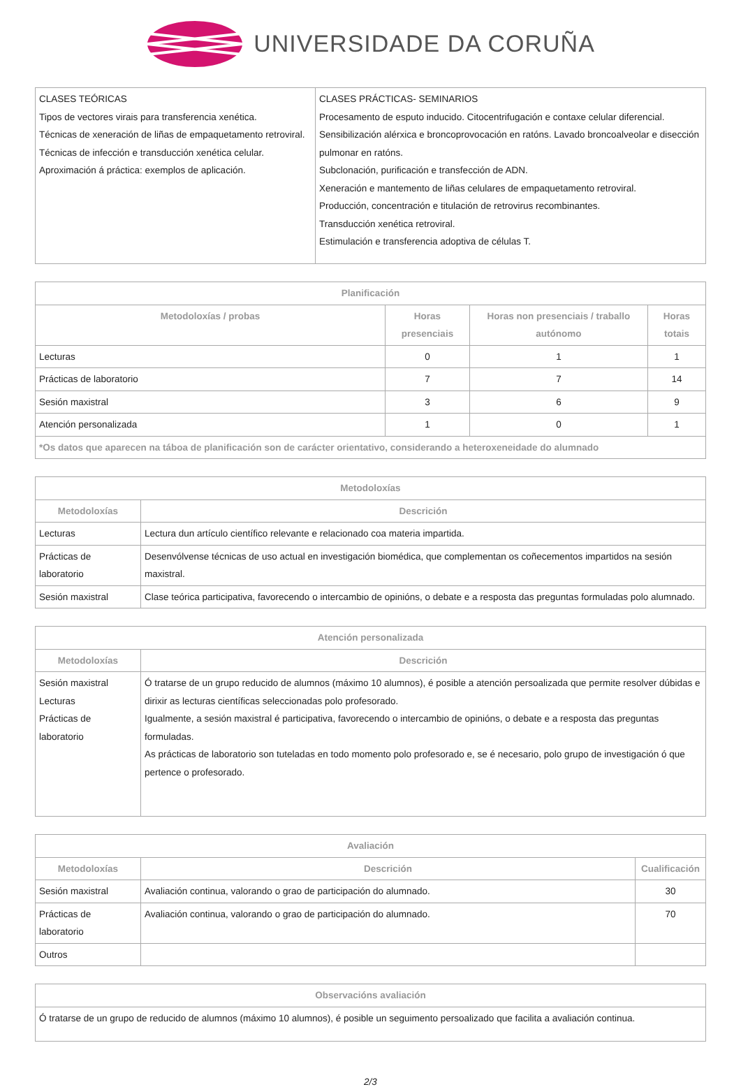UNIVERSIDADE DA CORUÑA
| CLASES TEÓRICAS Tipos de vectores virais para transferencia xenética. Técnicas de xeneración de liñas de empaquetamento retroviral. Técnicas de infección e transducción xenética celular. Aproximación á práctica: exemplos de aplicación. | CLASES PRÁCTICAS- SEMINARIOS Procesamento de esputo inducido. Citocentrifugación e contaxe celular diferencial. Sensibilización alérxica e broncoprovocación en ratóns. Lavado broncoalveolar e disección pulmonar en ratóns. Subclonación, purificación e transfección de ADN. Xeneración e mantemento de liñas celulares de empaquetamento retroviral. Producción, concentración e titulación de retrovirus recombinantes. Transducción xenética retroviral. Estimulación e transferencia adoptiva de células T. |
| Planificación | | | |
| --- | --- | --- | --- |
| Metodoloxías / probas | Horas presenciais | Horas non presenciais / traballo autónomo | Horas totais |
| Lecturas | 0 | 1 | 1 |
| Prácticas de laboratorio | 7 | 7 | 14 |
| Sesión maxistral | 3 | 6 | 9 |
| Atención personalizada | 1 | 0 | 1 |
| *Os datos que aparecen na táboa de planificación son de carácter orientativo, considerando a heteroxeneidade do alumnado | | | |
| Metodoloxías | |
| --- | --- |
| Metodoloxías | Descrición |
| Lecturas | Lectura dun artículo científico relevante e relacionado coa materia impartida. |
| Prácticas de laboratorio | Desenvólvense técnicas de uso actual en investigación biomédica, que complementan os coñecementos impartidos na sesión maxistral. |
| Sesión maxistral | Clase teórica participativa, favorecendo o intercambio de opinións, o debate e a resposta das preguntas formuladas polo alumnado. |
| Atención personalizada | |
| --- | --- |
| Metodoloxías | Descrición |
| Sesión maxistral Lecturas Prácticas de laboratorio | Ó tratarse de un grupo reducido de alumnos (máximo 10 alumnos), é posible a atención persoalizada que permite resolver dúbidas e dirixir as lecturas científicas seleccionadas polo profesorado. Igualmente, a sesión maxistral é participativa, favorecendo o intercambio de opinións, o debate e a resposta das preguntas formuladas. As prácticas de laboratorio son tuteladas en todo momento polo profesorado e, se é necesario, polo grupo de investigación ó que pertence o profesorado. |
| Avaliación | | |
| --- | --- | --- |
| Metodoloxías | Descrición | Cualificación |
| Sesión maxistral | Avaliación continua, valorando o grao de participación do alumnado. | 30 |
| Prácticas de laboratorio | Avaliación continua, valorando o grao de participación do alumnado. | 70 |
| Outros | | |
| Observacións avaliación |
| --- |
| Ó tratarse de un grupo de reducido de alumnos (máximo 10 alumnos), é posible un seguimento persoalizado que facilita a avaliación continua. |
2/3